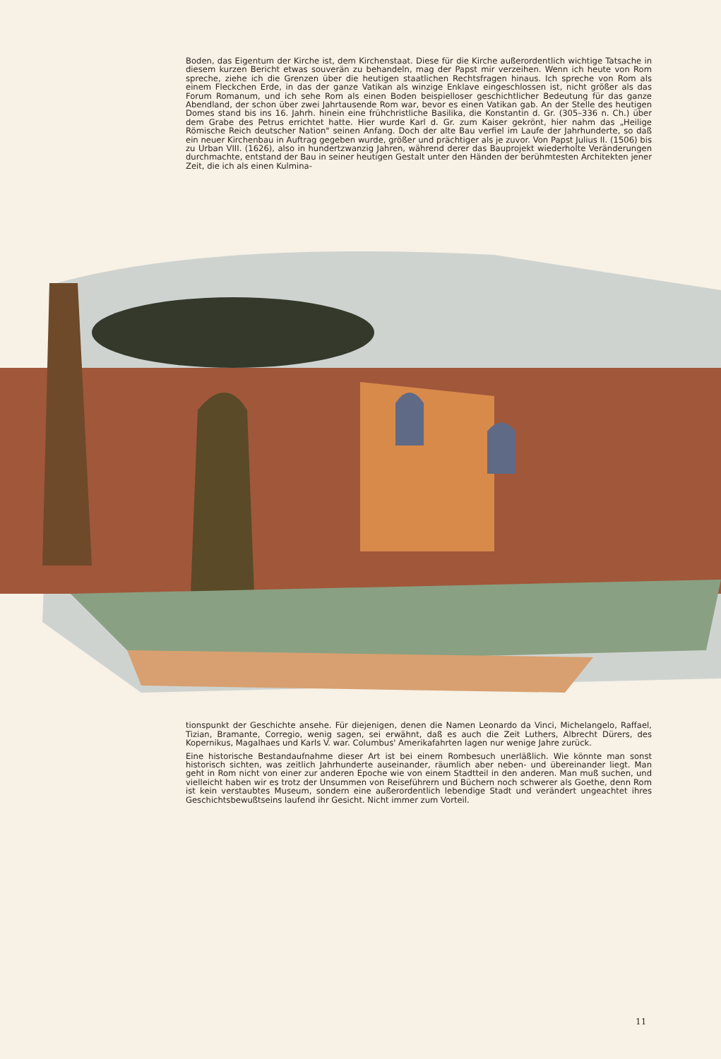Boden, das Eigentum der Kirche ist, dem Kirchenstaat. Diese für die Kirche außerordentlich wichtige Tatsache in diesem kurzen Bericht etwas souverän zu behandeln, mag der Papst mir verzeihen. Wenn ich heute von Rom spreche, ziehe ich die Grenzen über die heutigen staatlichen Rechtsfragen hinaus. Ich spreche von Rom als einem Fleckchen Erde, in das der ganze Vatikan als winzige Enklave eingeschlossen ist, nicht größer als das Forum Romanum, und ich sehe Rom als einen Boden beispielloser geschichtlicher Bedeutung für das ganze Abendland, der schon über zwei Jahrtausende Rom war, bevor es einen Vatikan gab. An der Stelle des heutigen Domes stand bis ins 16. Jahrh. hinein eine frühchristliche Basilika, die Konstantin d. Gr. (305–336 n. Ch.) über dem Grabe des Petrus errichtet hatte. Hier wurde Karl d. Gr. zum Kaiser gekrönt, hier nahm das „Heilige Römische Reich deutscher Nation" seinen Anfang. Doch der alte Bau verfiel im Laufe der Jahrhunderte, so daß ein neuer Kirchenbau in Auftrag gegeben wurde, größer und prächtiger als je zuvor. Von Papst Julius II. (1506) bis zu Urban VIII. (1626), also in hundertzwanzig Jahren, während derer das Bauprojekt wiederholte Veränderungen durchmachte, entstand der Bau in seiner heutigen Gestalt unter den Händen der berühmtesten Architekten jener Zeit, die ich als einen Kulmina-
tionspunkt der Geschichte ansehe. Für diejenigen, denen die Namen Leonardo da Vinci, Michelangelo, Raffael, Tizian, Bramante, Corregio, wenig sagen, sei erwähnt, daß es auch die Zeit Luthers, Albrecht Dürers, des Kopernikus, Magalhaes und Karls V. war. Columbus' Amerikafahrten lagen nur wenige Jahre zurück.
Eine historische Bestandaufnahme dieser Art ist bei einem Rombesuch unerläßlich. Wie könnte man sonst historisch sichten, was zeitlich Jahrhunderte auseinander, räumlich aber neben- und übereinander liegt. Man geht in Rom nicht von einer zur anderen Epoche wie von einem Stadtteil in den anderen. Man muß suchen, und vielleicht haben wir es trotz der Unsummen von Reiseführern und Büchern noch schwerer als Goethe, denn Rom ist kein verstaubtes Museum, sondern eine außerordentlich lebendige Stadt und verändert ungeachtet ihres Geschichtsbewußtseins laufend ihr Gesicht. Nicht immer zum Vorteil.
11